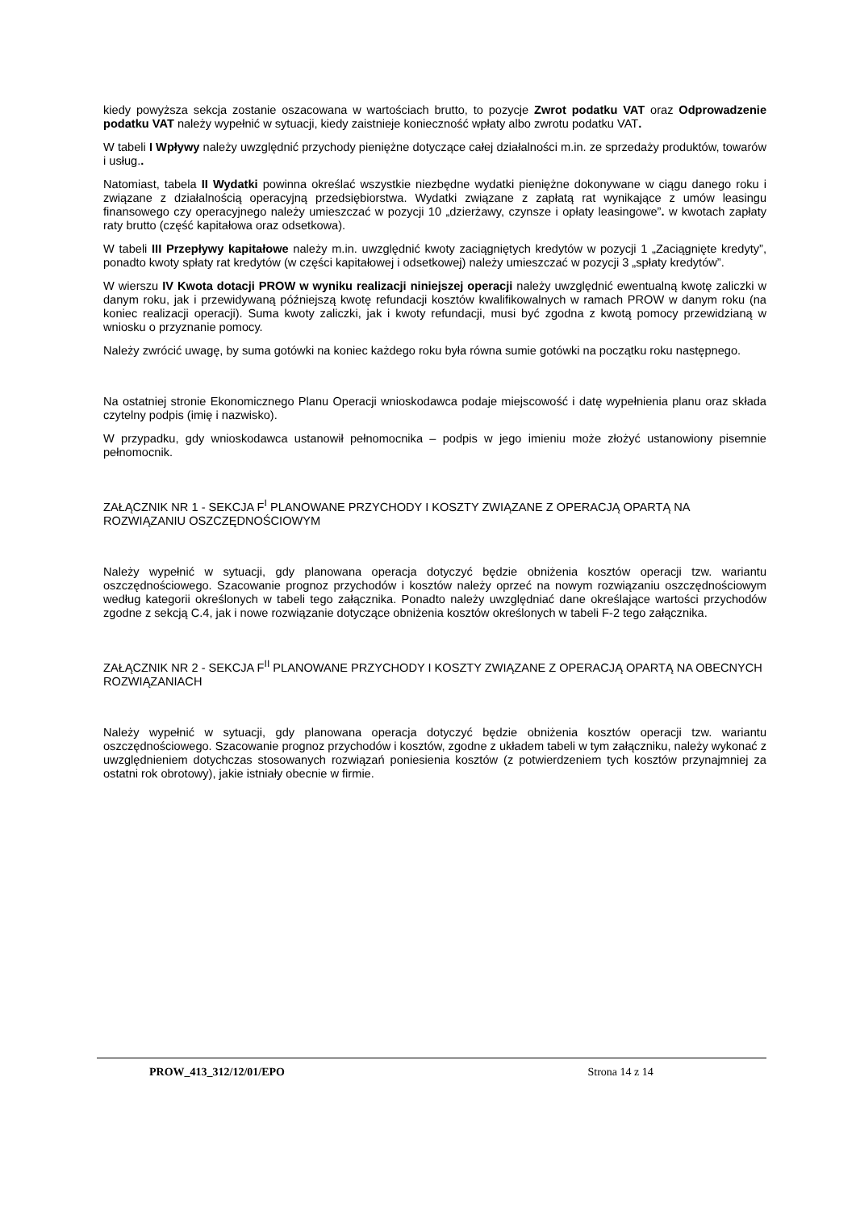kiedy powyższa sekcja zostanie oszacowana w wartościach brutto, to pozycje Zwrot podatku VAT oraz Odprowadzenie podatku VAT należy wypełnić w sytuacji, kiedy zaistnieje konieczność wpłaty albo zwrotu podatku VAT.
W tabeli I Wpływy należy uwzględnić przychody pieniężne dotyczące całej działalności m.in. ze sprzedaży produktów, towarów i usług..
Natomiast, tabela II Wydatki powinna określać wszystkie niezbędne wydatki pieniężne dokonywane w ciągu danego roku i związane z działalnością operacyjną przedsiębiorstwa. Wydatki związane z zapłatą rat wynikające z umów leasingu finansowego czy operacyjnego należy umieszczać w pozycji 10 „dzierżawy, czynsze i opłaty leasingowe”. w kwotach zapłaty raty brutto (część kapitałowa oraz odsetkowa).
W tabeli III Przepływy kapitałowe należy m.in. uwzględnić kwoty zaciągniętych kredytów w pozycji 1 „Zaciągnięte kredyty”, ponadto kwoty spłaty rat kredytów (w części kapitałowej i odsetkowej) należy umieszczać w pozycji 3 „spłaty kredytów”.
W wierszu IV Kwota dotacji PROW w wyniku realizacji niniejszej operacji należy uwzględnić ewentualną kwotę zaliczki w danym roku, jak i przewidywaną późniejszą kwotę refundacji kosztów kwalifikowalnych w ramach PROW w danym roku (na koniec realizacji operacji). Suma kwoty zaliczki, jak i kwoty refundacji, musi być zgodna z kwotą pomocy przewidzianą w wniosku o przyznanie pomocy.
Należy zwrócić uwagę, by suma gotówki na koniec każdego roku była równa sumie gotówki na początku roku następnego.
Na ostatniej stronie Ekonomicznego Planu Operacji wnioskodawca podaje miejscowość i datę wypełnienia planu oraz składa czytelny podpis (imię i nazwisko).
W przypadku, gdy wnioskodawca ustanowił pełnomocnika – podpis w jego imieniu może złożyć ustanowiony pisemnie pełnomocnik.
ZAŁĄCZNIK NR 1 - SEKCJA F<sup>I</sup> PLANOWANE PRZYCHODY I KOSZTY ZWIĄZANE Z OPERACJĄ OPARTĄ NA ROZWIĄZANIU OSZCZĘDNOŚCIOWYM
Należy wypełnić w sytuacji, gdy planowana operacja dotyczyć będzie obniżenia kosztów operacji tzw. wariantu oszczędnościowego. Szacowanie prognoz przychodów i kosztów należy oprzeć na nowym rozwiązaniu oszczędnościowym według kategorii określonych w tabeli tego załącznika. Ponadto należy uwzględniać dane określające wartości przychodów zgodne z sekcją C.4, jak i nowe rozwiązanie dotyczące obniżenia kosztów określonych w tabeli F-2 tego załącznika.
ZAŁĄCZNIK NR 2 - SEKCJA F<sup>II</sup> PLANOWANE PRZYCHODY I KOSZTY ZWIĄZANE Z OPERACJĄ OPARTĄ NA OBECNYCH ROZWIĄZANIACH
Należy wypełnić w sytuacji, gdy planowana operacja dotyczyć będzie obniżenia kosztów operacji tzw. wariantu oszczędnościowego. Szacowanie prognoz przychodów i kosztów, zgodne z układem tabeli w tym załączniku, należy wykonać z uwzględnieniem dotychczas stosowanych rozwiązań poniesienia kosztów (z potwierdzeniem tych kosztów przynajmniej za ostatni rok obrotowy), jakie istniały obecnie w firmie.
PROW_413_312/12/01/EPO Strona 14 z 14